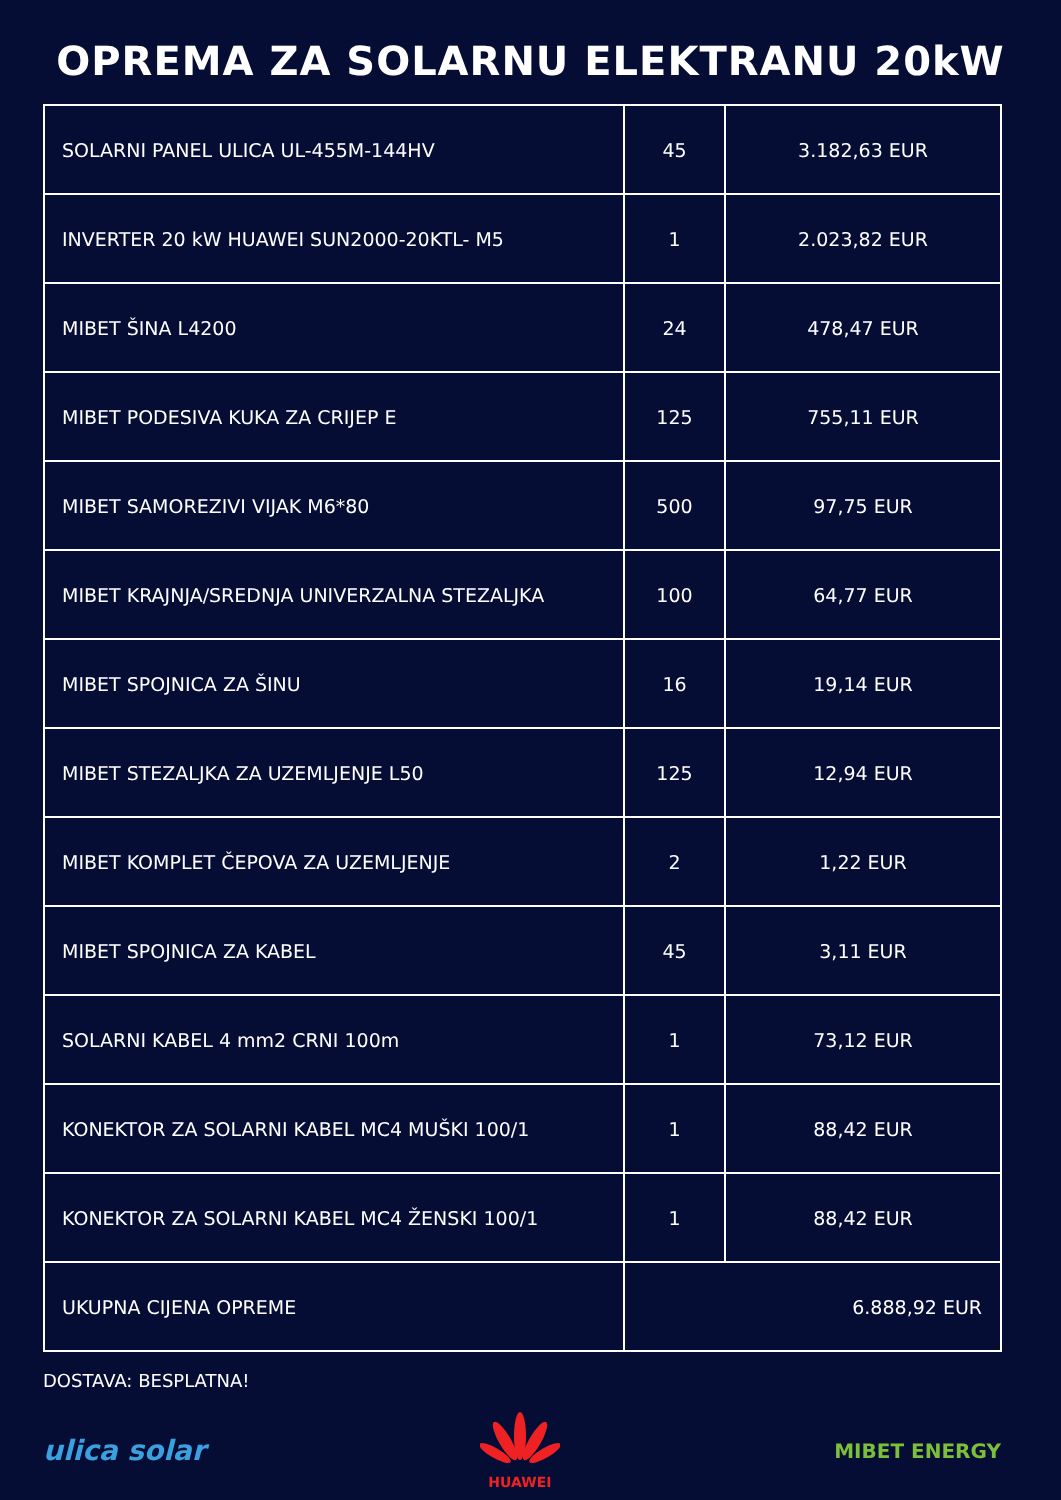OPREMA ZA SOLARNU ELEKTRANU 20kW
| SOLARNI PANEL ULICA UL-455M-144HV | 45 | 3.182,63 EUR |
| INVERTER 20 kW HUAWEI SUN2000-20KTL- M5 | 1 | 2.023,82 EUR |
| MIBET ŠINA L4200 | 24 | 478,47 EUR |
| MIBET PODESIVA KUKA ZA CRIJEP E | 125 | 755,11 EUR |
| MIBET SAMOREZIVI VIJAK M6*80 | 500 | 97,75 EUR |
| MIBET KRAJNJA/SREDNJA UNIVERZALNA STEZALJKA | 100 | 64,77 EUR |
| MIBET SPOJNICA ZA ŠINU | 16 | 19,14 EUR |
| MIBET STEZALJKA ZA UZEMLJENJE L50 | 125 | 12,94 EUR |
| MIBET KOMPLET ČEPOVA ZA UZEMLJENJE | 2 | 1,22 EUR |
| MIBET SPOJNICA ZA KABEL | 45 | 3,11 EUR |
| SOLARNI KABEL 4 mm2 CRNI 100m | 1 | 73,12 EUR |
| KONEKTOR ZA SOLARNI KABEL MC4 MUŠKI 100/1 | 1 | 88,42 EUR |
| KONEKTOR ZA SOLARNI KABEL MC4 ŽENSKI 100/1 | 1 | 88,42 EUR |
| UKUPNA CIJENA OPREME | 6.888,92 EUR | |
DOSTAVA: BESPLATNA!
ulica solar
HUAWEI
MIBET ENERGY